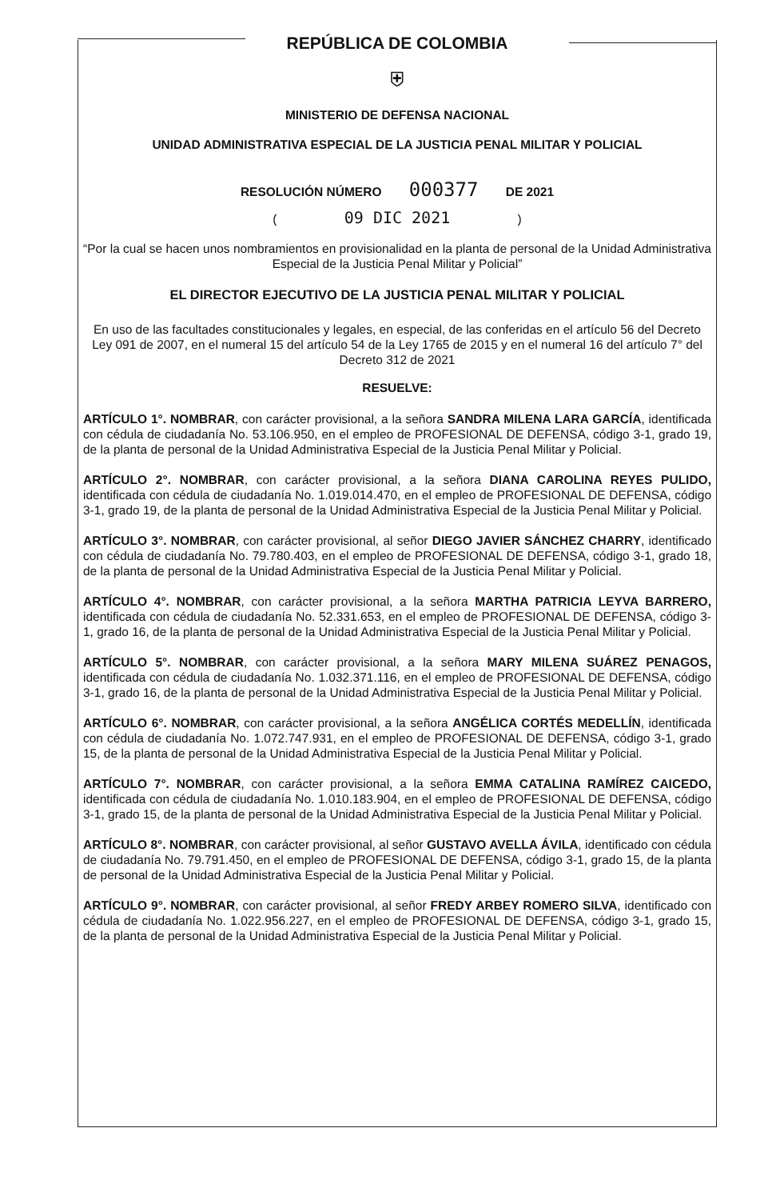REPÚBLICA DE COLOMBIA
⛨
MINISTERIO DE DEFENSA NACIONAL
UNIDAD ADMINISTRATIVA ESPECIAL DE LA JUSTICIA PENAL MILITAR Y POLICIAL
RESOLUCIÓN NÚMERO 000377 DE 2021
( 09 DIC 2021 )
“Por la cual se hacen unos nombramientos en provisionalidad en la planta de personal de la Unidad Administrativa Especial de la Justicia Penal Militar y Policial”
EL DIRECTOR EJECUTIVO DE LA JUSTICIA PENAL MILITAR Y POLICIAL
En uso de las facultades constitucionales y legales, en especial, de las conferidas en el artículo 56 del Decreto Ley 091 de 2007, en el numeral 15 del artículo 54 de la Ley 1765 de 2015 y en el numeral 16 del artículo 7° del Decreto 312 de 2021
RESUELVE:
ARTÍCULO 1°. NOMBRAR, con carácter provisional, a la señora SANDRA MILENA LARA GARCÍA, identificada con cédula de ciudadanía No. 53.106.950, en el empleo de PROFESIONAL DE DEFENSA, código 3-1, grado 19, de la planta de personal de la Unidad Administrativa Especial de la Justicia Penal Militar y Policial.
ARTÍCULO 2°. NOMBRAR, con carácter provisional, a la señora DIANA CAROLINA REYES PULIDO, identificada con cédula de ciudadanía No. 1.019.014.470, en el empleo de PROFESIONAL DE DEFENSA, código 3-1, grado 19, de la planta de personal de la Unidad Administrativa Especial de la Justicia Penal Militar y Policial.
ARTÍCULO 3°. NOMBRAR, con carácter provisional, al señor DIEGO JAVIER SÁNCHEZ CHARRY, identificado con cédula de ciudadanía No. 79.780.403, en el empleo de PROFESIONAL DE DEFENSA, código 3-1, grado 18, de la planta de personal de la Unidad Administrativa Especial de la Justicia Penal Militar y Policial.
ARTÍCULO 4°. NOMBRAR, con carácter provisional, a la señora MARTHA PATRICIA LEYVA BARRERO, identificada con cédula de ciudadanía No. 52.331.653, en el empleo de PROFESIONAL DE DEFENSA, código 3-1, grado 16, de la planta de personal de la Unidad Administrativa Especial de la Justicia Penal Militar y Policial.
ARTÍCULO 5°. NOMBRAR, con carácter provisional, a la señora MARY MILENA SUÁREZ PENAGOS, identificada con cédula de ciudadanía No. 1.032.371.116, en el empleo de PROFESIONAL DE DEFENSA, código 3-1, grado 16, de la planta de personal de la Unidad Administrativa Especial de la Justicia Penal Militar y Policial.
ARTÍCULO 6°. NOMBRAR, con carácter provisional, a la señora ANGÉLICA CORTÉS MEDELLÍN, identificada con cédula de ciudadanía No. 1.072.747.931, en el empleo de PROFESIONAL DE DEFENSA, código 3-1, grado 15, de la planta de personal de la Unidad Administrativa Especial de la Justicia Penal Militar y Policial.
ARTÍCULO 7°. NOMBRAR, con carácter provisional, a la señora EMMA CATALINA RAMÍREZ CAICEDO, identificada con cédula de ciudadanía No. 1.010.183.904, en el empleo de PROFESIONAL DE DEFENSA, código 3-1, grado 15, de la planta de personal de la Unidad Administrativa Especial de la Justicia Penal Militar y Policial.
ARTÍCULO 8°. NOMBRAR, con carácter provisional, al señor GUSTAVO AVELLA ÁVILA, identificado con cédula de ciudadanía No. 79.791.450, en el empleo de PROFESIONAL DE DEFENSA, código 3-1, grado 15, de la planta de personal de la Unidad Administrativa Especial de la Justicia Penal Militar y Policial.
ARTÍCULO 9°. NOMBRAR, con carácter provisional, al señor FREDY ARBEY ROMERO SILVA, identificado con cédula de ciudadanía No. 1.022.956.227, en el empleo de PROFESIONAL DE DEFENSA, código 3-1, grado 15, de la planta de personal de la Unidad Administrativa Especial de la Justicia Penal Militar y Policial.